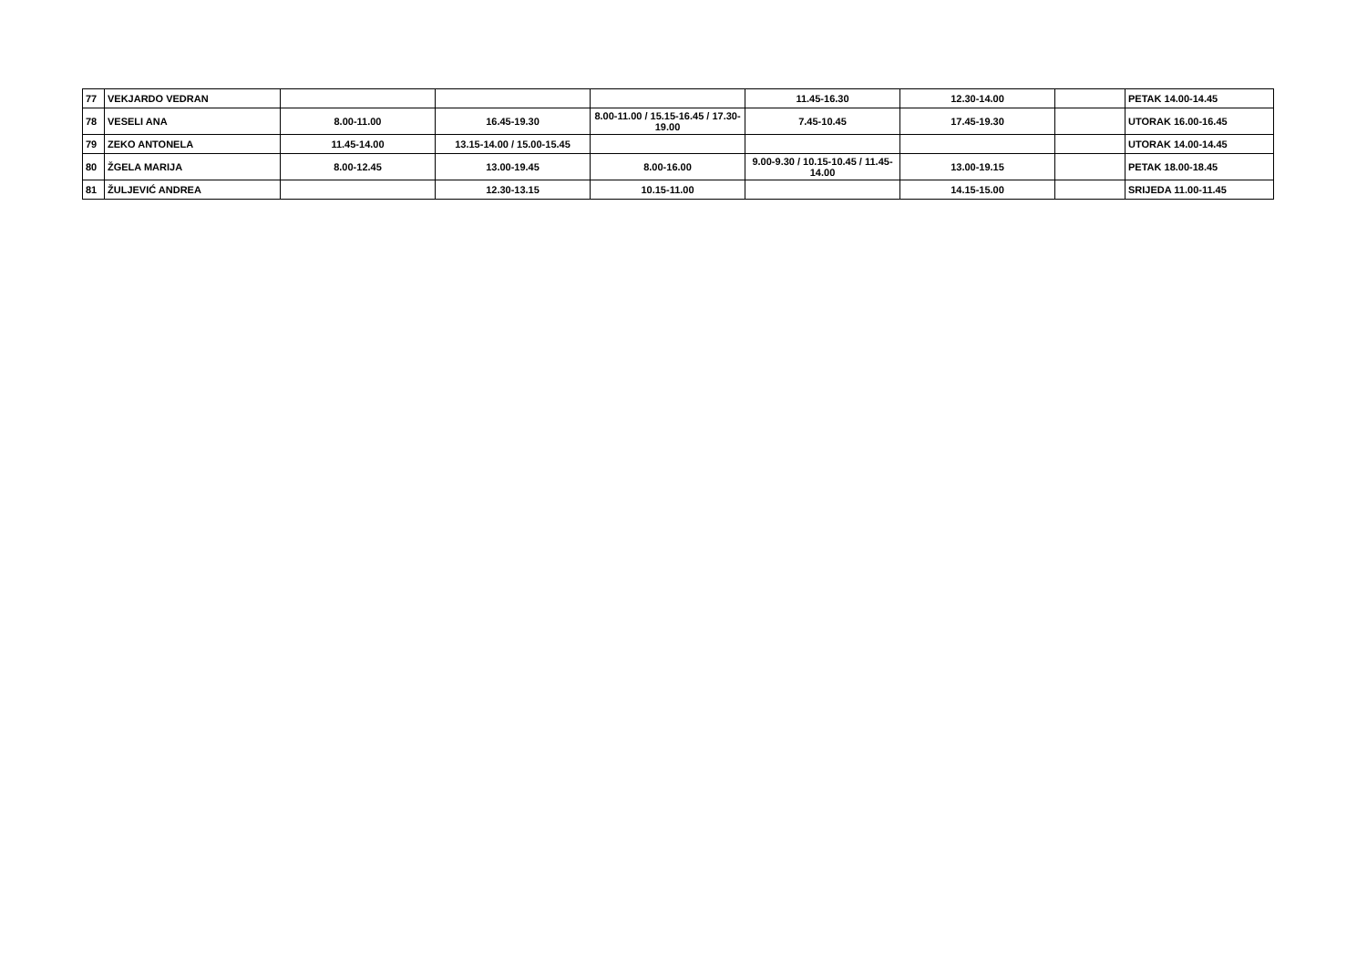| 77 | VEKJARDO VEDRAN | | | | 11.45-16.30 | 12.30-14.00 | | PETAK 14.00-14.45 |
| 78 | VESELI ANA | 8.00-11.00 | 16.45-19.30 | 8.00-11.00 / 15.15-16.45 / 17.30-19.00 | 7.45-10.45 | 17.45-19.30 | | UTORAK 16.00-16.45 |
| 79 | ZEKO ANTONELA | 11.45-14.00 | 13.15-14.00 / 15.00-15.45 | | | | | UTORAK 14.00-14.45 |
| 80 | ŽGELA MARIJA | 8.00-12.45 | 13.00-19.45 | 8.00-16.00 | 9.00-9.30 / 10.15-10.45 / 11.45-14.00 | 13.00-19.15 | | PETAK 18.00-18.45 |
| 81 | ŽULJEVIĆ ANDREA | | 12.30-13.15 | 10.15-11.00 | | 14.15-15.00 | | SRIJEDA 11.00-11.45 |